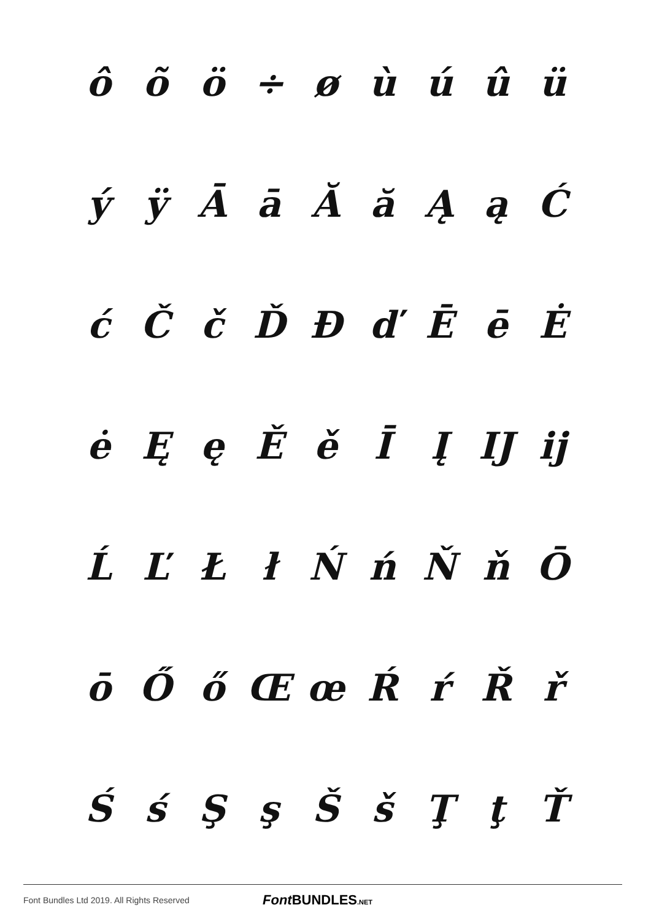ô õ ö ÷ ø ù ú û ü
ý ÿ Ā ā Ă ă Ą ą Ć
ć Č č Ď Đ ď Ē ē Ė
ė Ę ę Ě ě Ī Į Ĳ ĳ
Ĺ Ľ Ł ł Ń ń Ň ň Ō
ō Ő ő Œ œ Ŕ ŕ Ř ř
Ś ś Ş ş Š š Ţ ţ Ť
Font Bundles Ltd 2019. All Rights Reserved
Font BUNDLES.NET